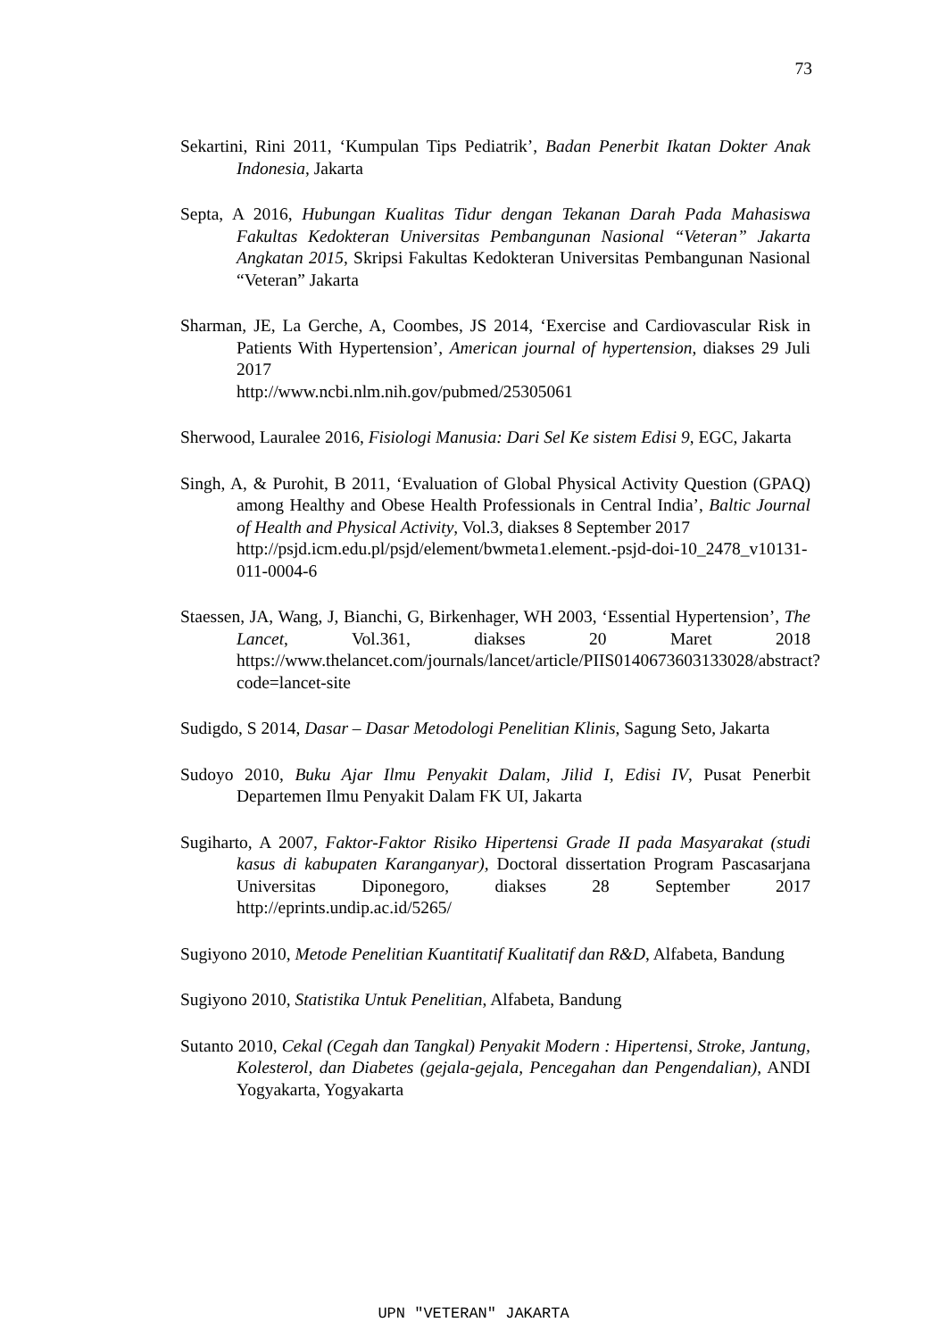73
Sekartini, Rini 2011, ‘Kumpulan Tips Pediatrik’, Badan Penerbit Ikatan Dokter Anak Indonesia, Jakarta
Septa, A 2016, Hubungan Kualitas Tidur dengan Tekanan Darah Pada Mahasiswa Fakultas Kedokteran Universitas Pembangunan Nasional “Veteran” Jakarta Angkatan 2015, Skripsi Fakultas Kedokteran Universitas Pembangunan Nasional “Veteran” Jakarta
Sharman, JE, La Gerche, A, Coombes, JS 2014, ‘Exercise and Cardiovascular Risk in Patients With Hypertension’, American journal of hypertension, diakses 29 Juli 2017
http://www.ncbi.nlm.nih.gov/pubmed/25305061
Sherwood, Lauralee 2016, Fisiologi Manusia: Dari Sel Ke sistem Edisi 9, EGC, Jakarta
Singh, A, & Purohit, B 2011, ‘Evaluation of Global Physical Activity Question (GPAQ) among Healthy and Obese Health Professionals in Central India’, Baltic Journal of Health and Physical Activity, Vol.3, diakses 8 September 2017
http://psjd.icm.edu.pl/psjd/element/bwmeta1.element.-psjd-doi-10_2478_v10131-011-0004-6
Staessen, JA, Wang, J, Bianchi, G, Birkenhager, WH 2003, ‘Essential Hypertension’, The Lancet, Vol.361, diakses 20 Maret 2018 https://www.thelancet.com/journals/lancet/article/PIIS0140673603133028/abstract?code=lancet-site
Sudigdo, S 2014, Dasar – Dasar Metodologi Penelitian Klinis, Sagung Seto, Jakarta
Sudoyo 2010, Buku Ajar Ilmu Penyakit Dalam, Jilid I, Edisi IV, Pusat Penerbit Departemen Ilmu Penyakit Dalam FK UI, Jakarta
Sugiharto, A 2007, Faktor-Faktor Risiko Hipertensi Grade II pada Masyarakat (studi kasus di kabupaten Karanganyar), Doctoral dissertation Program Pascasarjana Universitas Diponegoro, diakses 28 September 2017 http://eprints.undip.ac.id/5265/
Sugiyono 2010, Metode Penelitian Kuantitatif Kualitatif dan R&D, Alfabeta, Bandung
Sugiyono 2010, Statistika Untuk Penelitian, Alfabeta, Bandung
Sutanto 2010, Cekal (Cegah dan Tangkal) Penyakit Modern : Hipertensi, Stroke, Jantung, Kolesterol, dan Diabetes (gejala-gejala, Pencegahan dan Pengendalian), ANDI Yogyakarta, Yogyakarta
UPN "VETERAN" JAKARTA